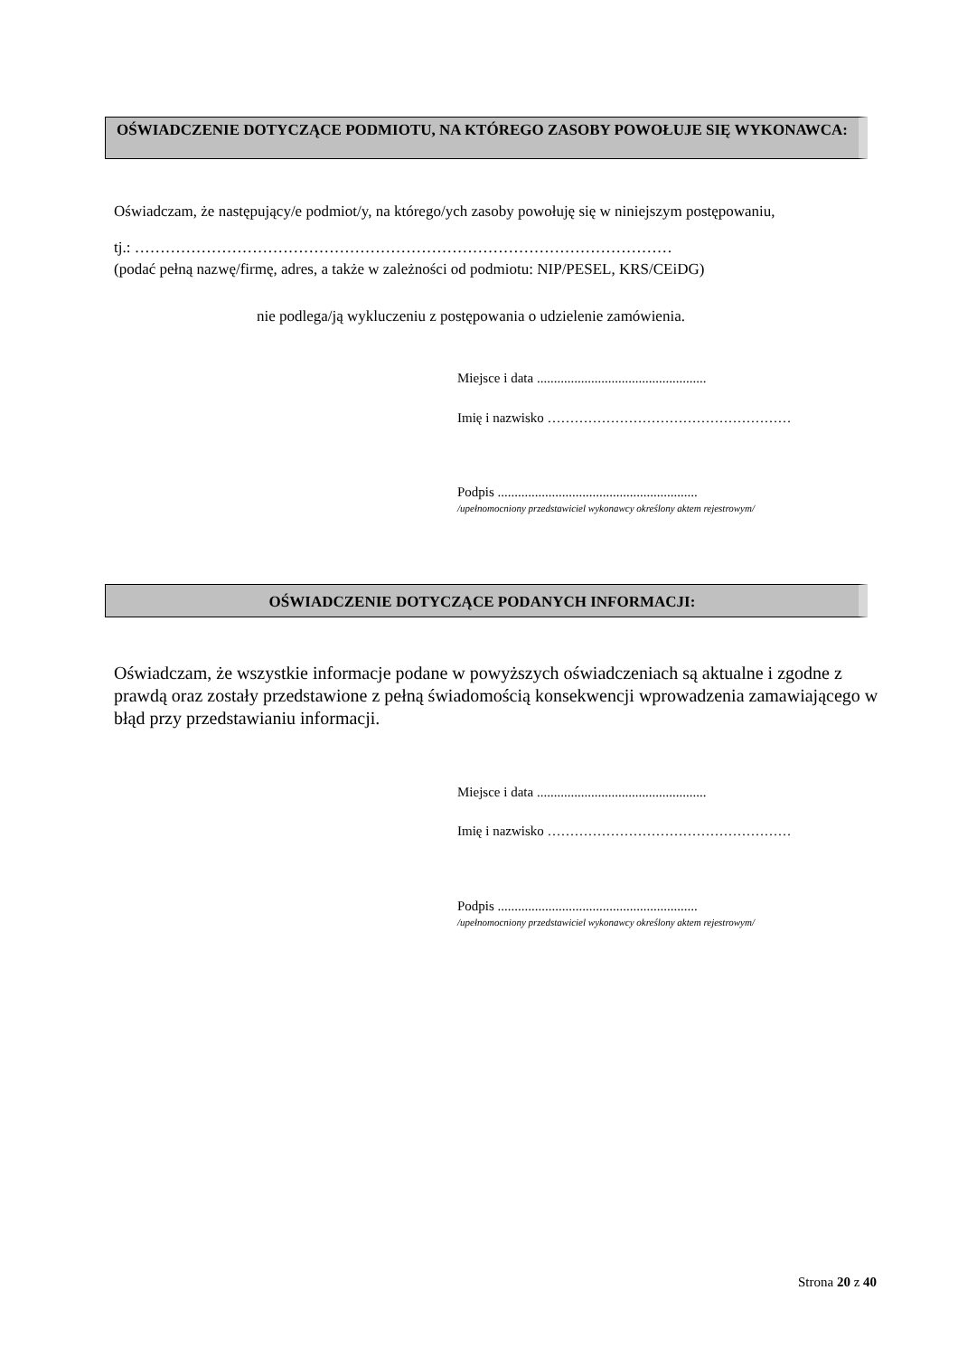OŚWIADCZENIE DOTYCZĄCE PODMIOTU, NA KTÓREGO ZASOBY POWOŁUJE SIĘ WYKONAWCA:
Oświadczam, że następujący/e podmiot/y, na którego/ych zasoby powołuję się w niniejszym postępowaniu,
tj.: ……………………………………………………………………………………………
(podać pełną nazwę/firmę, adres, a także w zależności od podmiotu: NIP/PESEL, KRS/CEiDG)
nie podlega/ją wykluczeniu z postępowania o udzielenie zamówienia.
Miejsce i data ..................................................
Imię i nazwisko ………………………………………………
Podpis ...........................................................
/upełnomocniony przedstawiciel wykonawcy określony aktem rejestrowym/
OŚWIADCZENIE DOTYCZĄCE PODANYCH INFORMACJI:
Oświadczam, że wszystkie informacje podane w powyższych oświadczeniach są aktualne i zgodne z prawdą oraz zostały przedstawione z pełną świadomością konsekwencji wprowadzenia zamawiającego w błąd przy przedstawianiu informacji.
Miejsce i data ..................................................
Imię i nazwisko ………………………………………………
Podpis ...........................................................
/upełnomocniony przedstawiciel wykonawcy określony aktem rejestrowym/
Strona 20 z 40